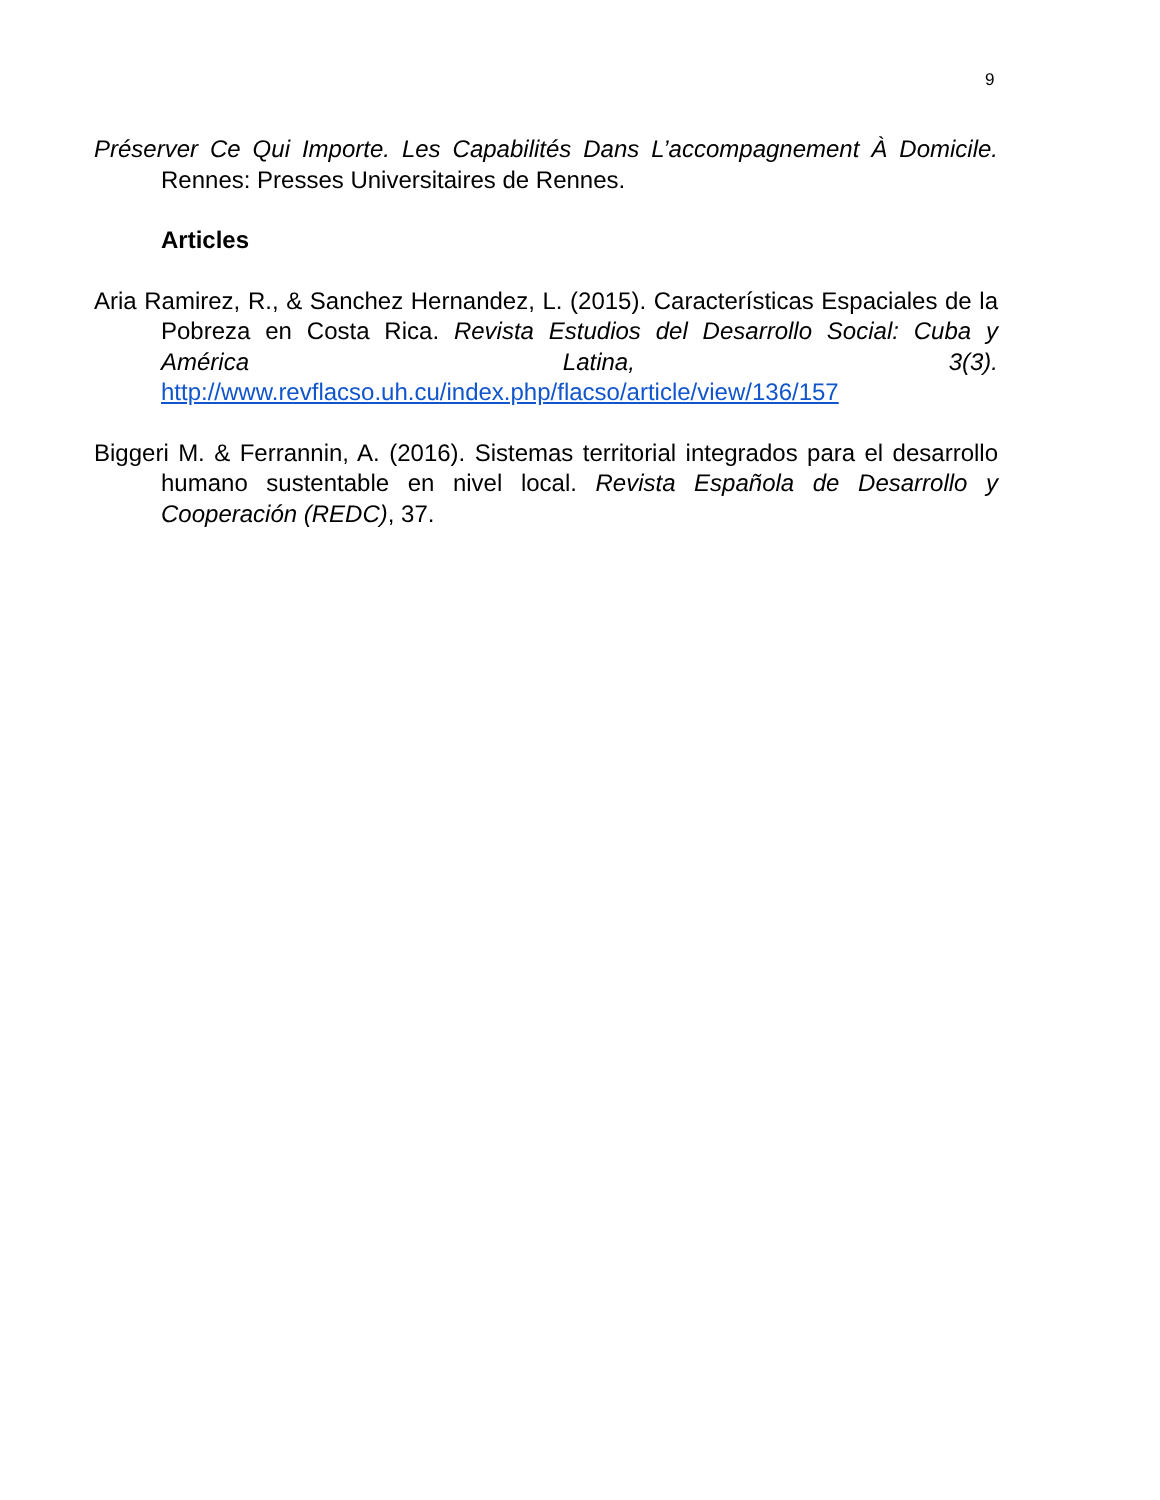9
Préserver Ce Qui Importe. Les Capabilités Dans L’accompagnement À Domicile. Rennes: Presses Universitaires de Rennes.
Articles
Aria Ramirez, R., & Sanchez Hernandez, L. (2015). Características Espaciales de la Pobreza en Costa Rica. Revista Estudios del Desarrollo Social: Cuba y América Latina, 3(3). http://www.revflacso.uh.cu/index.php/flacso/article/view/136/157
Biggeri M. & Ferrannin, A. (2016). Sistemas territorial integrados para el desarrollo humano sustentable en nivel local. Revista Española de Desarrollo y Cooperación (REDC), 37.